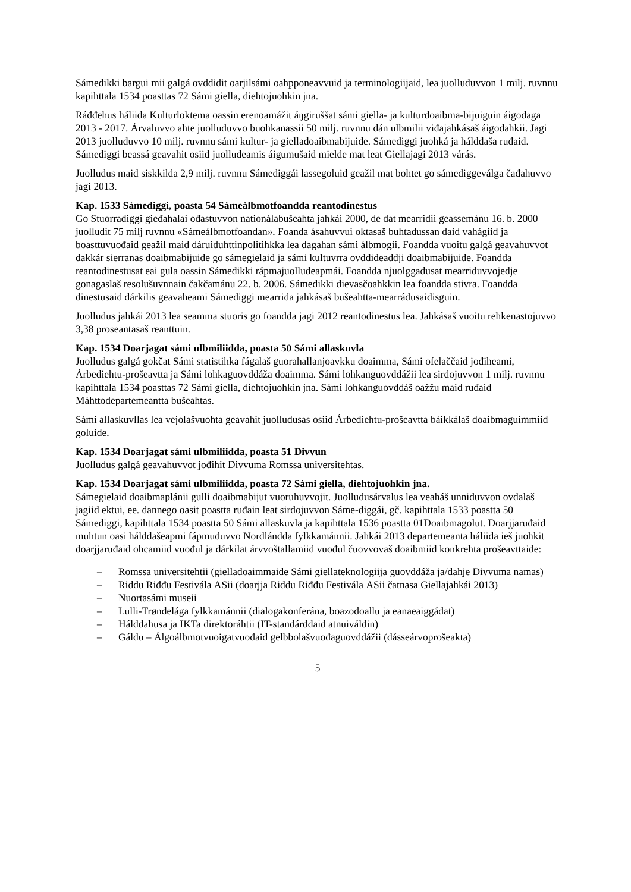Sámedikki bargui mii galgá ovddidit oarjilsámi oahpponeavvuid ja terminologiijaid, lea juolluduvvon 1 milj. ruvnnu kapihttala 1534 poasttas 72 Sámi giella, diehtojuohkin jna.
Ráđđehus háliida Kulturloktema oassin erenoamážit áŋgiruššat sámi giella- ja kulturdoaibma-bijuiguin áigodaga 2013 - 2017. Árvaluvvo ahte juolluduvvo buohkanassii 50 milj. ruvnnu dán ulbmilii viđajahkásaš áigodahkii. Jagi 2013 juolluduvvo 10 milj. ruvnnu sámi kultur- ja gielladoaibmabijuide. Sámediggi juohká ja hálddaša ruđaid. Sámediggi beassá geavahit osiid juolludeamis áigumušaid mielde mat leat Giellajagi 2013 várás.
Juolludus maid siskkilda 2,9 milj. ruvnnu Sámediggái lassegoluid geažil mat bohtet go sámediggeválga čađahuvvo jagi 2013.
Kap. 1533 Sámediggi, poasta 54 Sámeálbmotfoandda reantodinestus
Go Stuorradiggi gieđahalai ođastuvvon nationálabušeahta jahkái 2000, de dat mearridii geassemánu 16. b. 2000 juolludit 75 milj ruvnnu «Sámeálbmotfoandan». Foanda ásahuvvui oktasaš buhtadussan daid vahágiid ja boasttuvuođaid geažil maid dáruiduhttinpolitihkka lea dagahan sámi álbmogii. Foandda vuoitu galgá geavahuvvot dakkár sierranas doaibmabijuide go sámegielaid ja sámi kultuvrra ovddideaddji doaibmabijuide. Foandda reantodinestusat eai gula oassin Sámedikki rápmajuolludeapmái. Foandda njuolggadusat mearriduvvojedje gonagaslaš resolušuvnnain čakčamánu 22. b. 2006. Sámedikki dievasčoahkkin lea foandda stivra. Foandda dinestusaid dárkilis geavaheami Sámediggi mearrida jahkásaš bušeahtta-mearrádusaidisguin.
Juolludus jahkái 2013 lea seamma stuoris go foandda jagi 2012 reantodinestus lea. Jahkásaš vuoitu rehkenastojuvvo 3,38 proseantasaš reanttuin.
Kap. 1534 Doarjagat sámi ulbmiliidda, poasta 50 Sámi allaskuvla
Juolludus galgá gokčat Sámi statistihka fágalaš guorahallanjoavkku doaimma, Sámi ofelaččaid jođiheami, Árbediehtu-prošeavtta ja Sámi lohkaguovddáža doaimma. Sámi lohkanguovddážii lea sirdojuvvon 1 milj. ruvnnu kapihttala 1534 poasttas 72 Sámi giella, diehtojuohkin jna. Sámi lohkanguovddáš oažžu maid ruđaid Máhttodepartemeantta bušeahtas.
Sámi allaskuvllas lea vejolašvuohta geavahit juolludusas osiid Árbediehtu-prošeavtta báikkálaš doaibmaguimmiid goluide.
Kap. 1534 Doarjagat sámi ulbmiliidda, poasta 51 Divvun
Juolludus galgá geavahuvvot jođihit Divvuma Romssa universitehtas.
Kap. 1534 Doarjagat sámi ulbmiliidda, poasta 72 Sámi giella, diehtojuohkin jna.
Sámegielaid doaibmaplánii gulli doaibmabijut vuoruhuvvojit. Juolludusárvalus lea veaháš unniduvvon ovdalaš jagiid ektui, ee. dannego oasit poastta ruđain leat sirdojuvvon Sáme-diggái, gč. kapihttala 1533 poastta 50 Sámediggi, kapihttala 1534 poastta 50 Sámi allaskuvla ja kapihttala 1536 poastta 01Doaibmagolut. Doarjjaruđaid muhtun oasi hálddašeapmi fápmuduvvo Nordlándda fylkkamánnii. Jahkái 2013 departemeanta háliida ieš juohkit doarjjaruđaid ohcamiid vuođul ja dárkilat árvvoštallamiid vuođul čuovvovaš doaibmiid konkrehta prošeavttaide:
– Romssa universitehtii (gielladoaimmaide Sámi giellateknologiija guovddáža ja/dahje Divvuma namas)
– Riddu Riđđu Festiválа ASii (doarjja Riddu Riđđu Festiválа ASii čatnasa Giellajahkái 2013)
– Nuortasámi museii
– Lulli-Trøndelága fylkkamánnii (dialogakonferána, boazodoallu ja eanaeaiggádat)
– Hálddahusa ja IKTa direktoráhtii (IT-standárddaid atnuiváldin)
– Gáldu – Álgoálbmotvuoigatvuođaid gelbbolašvuođaguovddážii (dásseárvoprošeakta)
5